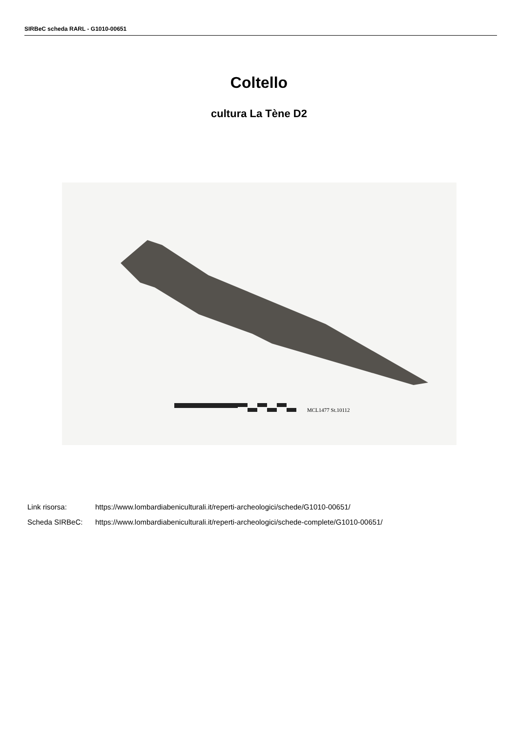SIRBeC scheda RARL - G1010-00651
Coltello
cultura La Tène D2
MCL1477 St.10112
Link risorsa: https://www.lombardiabeniculturali.it/reperti-archeologici/schede/G1010-00651/
Scheda SIRBeC: https://www.lombardiabeniculturali.it/reperti-archeologici/schede-complete/G1010-00651/